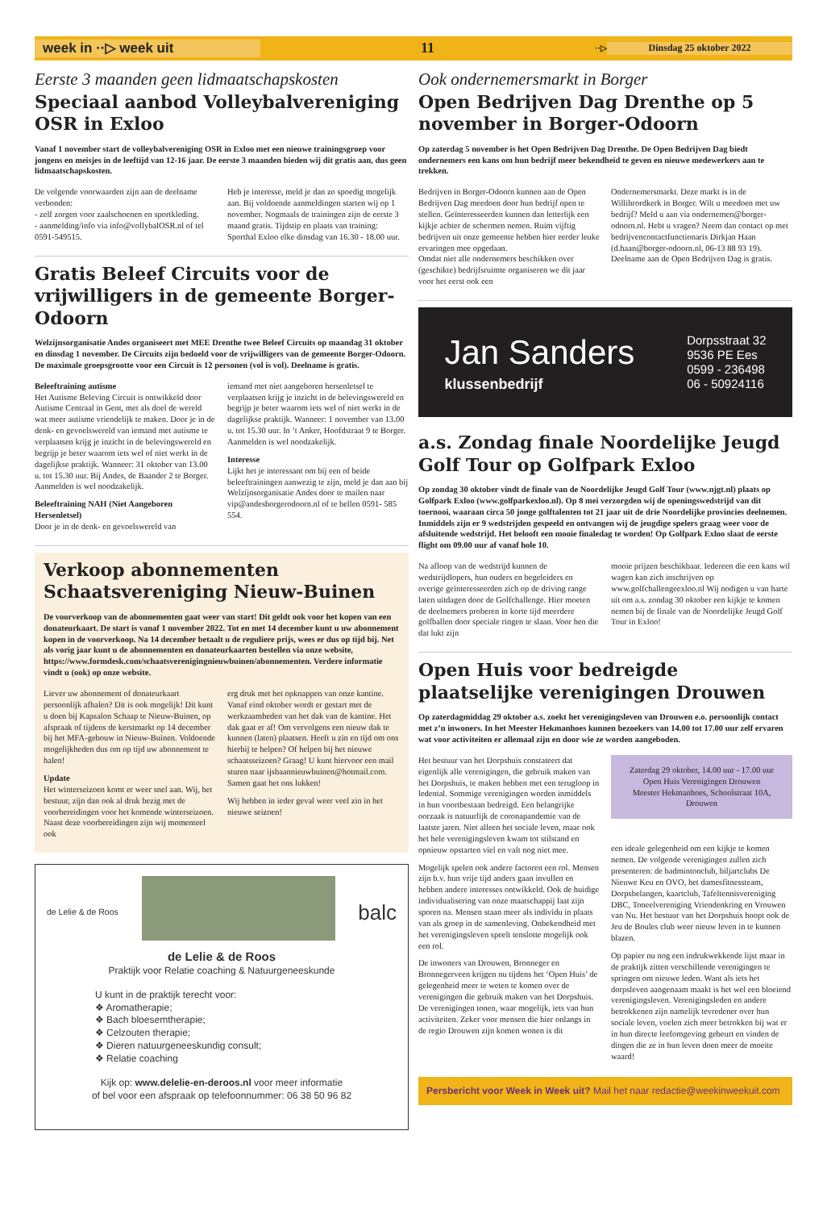week in ··▷ week uit 11
··▷ Dinsdag 25 oktober 2022
Eerste 3 maanden geen lidmaatschapskosten
Speciaal aanbod Volleybalvereniging OSR in Exloo
Vanaf 1 november start de volleybalvereniging OSR in Exloo met een nieuwe trainingsgroep voor jongens en meisjes in de leeftijd van 12-16 jaar. De eerste 3 maanden bieden wij dit gratis aan, dus geen lidmaatschapskosten.
De volgende voorwaarden zijn aan de deelname verbonden:
- zelf zorgen voor zaalschoenen en sportkleding.
- aanmelding/info via info@vollybalOSR.nl of tel 0591-549515.
Heb je interesse, meld je dan zo spoedig mogelijk aan. Bij voldoende aanmeldingen starten wij op 1 november. Nogmaals de trainingen zijn de eerste 3 maand gratis. Tijdstip en plaats van training: Sporthal Exloo elke dinsdag van 16.30 - 18.00 uur.
Gratis Beleef Circuits voor de vrijwilligers in de gemeente Borger-Odoorn
Welzijnsorganisatie Andes organiseert met MEE Drenthe twee Beleef Circuits op maandag 31 oktober en dinsdag 1 november. De Circuits zijn bedoeld voor de vrijwilligers van de gemeente Borger-Odoorn. De maximale groepsgrootte voor een Circuit is 12 personen (vol is vol). Deelname is gratis.
Beleeftraining autisme
Het Autisme Beleving Circuit is ontwikkeld door Autisme Centraal in Gent, met als doel de wereld wat meer autisme vriendelijk te maken. Door je in de denk- en gevoelswereld van iemand met autisme te verplaatsen krijg je inzicht in de belevingswereld en begrijp je beter waarom iets wel of niet werkt in de dagelijkse praktijk. Wanneer: 31 oktober van 13.00 u. tot 15.30 uur. Bij Andes, de Baander 2 te Borger. Aanmelden is wel noodzakelijk.
Beleeftraining NAH (Niet Aangeboren Hersenletsel)
Door je in de denk- en gevoelswereld van
iemand met niet aangeboren hersenletsel te verplaatsen krijg je inzicht in de belevingswereld en begrijp je beter waarom iets wel of niet werkt in de dagelijkse praktijk. Wanneer: 1 november van 13.00 u. tot 15.30 uur. In ’t Anker, Hoofdstraat 9 te Borger. Aanmelden is wel noodzakelijk.
Interesse
Lijkt het je interessant om bij een of beide beleeftrainingen aanwezig te zijn, meld je dan aan bij Welzijnsorganisatie Andes door te mailen naar vip@andesborgerodoorn.nl of te bellen 0591- 585 554.
Verkoop abonnementen Schaatsvereniging Nieuw-Buinen
De voorverkoop van de abonnementen gaat weer van start! Dit geldt ook voor het kopen van een donateurkaart. De start is vanaf 1 november 2022. Tot en met 14 december kunt u uw abonnement kopen in de voorverkoop. Na 14 december betaalt u de reguliere prijs, wees er dus op tijd bij. Net als vorig jaar kunt u de abonnementen en donateurkaarten bestellen via onze website, https://www.formdesk.com/schaatsverenigingnieuwbuinen/abonnementen. Verdere informatie vindt u (ook) op onze website.
Liever uw abonnement of donateurkaart persoonlijk afhalen? Dit is ook mogelijk! Dit kunt u doen bij Kapsalon Schaap te Nieuw-Buinen, op afspraak of tijdens de kerstmarkt op 14 december bij het MFA-gebouw in Nieuw-Buinen. Voldoende mogelijkheden dus om op tijd uw abonnement te halen!
Update
Het winterseizoen komt er weer snel aan. Wij, het bestuur, zijn dan ook al druk bezig met de voorbereidingen voor het komende winterseizoen. Naast deze voorbereidingen zijn wij momenteel ook
erg druk met het opknappen van onze kantine. Vanaf eind oktober wordt er gestart met de werkzaamheden van het dak van de kantine. Het dak gaat er af! Om vervolgens een nieuw dak te kunnen (laten) plaatsen. Heeft u zin en tijd om ons hierbij te helpen? Of helpen bij het nieuwe schaatsseizoen? Graag! U kunt hiervoor een mail sturen naar ijsbaannieuwbuinen@hotmail.com. Samen gaat het ons lukken!
Wij hebben in ieder geval weer veel zin in het nieuwe seizoen!
de Lelie & de Roos
balc
de Lelie & de Roos
Praktijk voor Relatie coaching & Natuurgeneeskunde
U kunt in de praktijk terecht voor:
❖ Aromatherapie;
❖ Bach bloesemtherapie;
❖ Celzouten therapie;
❖ Dieren natuurgeneeskundig consult;
❖ Relatie coaching
Kijk op: www.delelie-en-deroos.nl voor meer informatie
of bel voor een afspraak op telefoonnummer: 06 38 50 96 82
Ook ondernemersmarkt in Borger
Open Bedrijven Dag Drenthe op 5 november in Borger-Odoorn
Op zaterdag 5 november is het Open Bedrijven Dag Drenthe. De Open Bedrijven Dag biedt ondernemers een kans om hun bedrijf meer bekendheid te geven en nieuwe medewerkers aan te trekken.
Bedrijven in Borger-Odoorn kunnen aan de Open Bedrijven Dag meedoen door hun bedrijf open te stellen. Geïnteresseerden kunnen dan letterlijk een kijkje achter de schermen nemen. Ruim vijftig bedrijven uit onze gemeente hebben hier eerder leuke ervaringen mee opgedaan.
Omdat niet alle ondernemers beschikken over (geschikte) bedrijfsruimte organiseren we dit jaar voor het eerst ook een
Ondernemersmarkt. Deze markt is in de Willibrordkerk in Borger. Wilt u meedoen met uw bedrijf? Meld u aan via ondernemen@borger-odoorn.nl. Hebt u vragen? Neem dan contact op met bedrijvencontactfunctionaris Dirkjan Haan (d.haan@borger-odoorn.nl, 06-13 88 93 19). Deelname aan de Open Bedrijven Dag is gratis.
Jan Sanders
klussenbedrijf
Dorpsstraat 32
9536 PE Ees
0599 - 236498
06 - 50924116
a.s. Zondag finale Noordelijke Jeugd Golf Tour op Golfpark Exloo
Op zondag 30 oktober vindt de finale van de Noordelijke Jeugd Golf Tour (www.njgt.nl) plaats op Golfpark Exloo (www.golfparkexloo.nl). Op 8 mei verzorgden wij de openingswedstrijd van dit toernooi, waaraan circa 50 jonge golftalenten tot 21 jaar uit de drie Noordelijke provincies deelnemen. Inmiddels zijn er 9 wedstrijden gespeeld en ontvangen wij de jeugdige spelers graag weer voor de afsluitende wedstrijd. Het belooft een mooie finaledag te worden! Op Golfpark Exloo slaat de eerste flight om 09.00 uur af vanaf hole 10.
Na afloop van de wedstrijd kunnen de wedstrijdlopers, hun ouders en begeleiders en overige geïnteresseerden zich op de driving range laten uitdagen door de Golfchallenge. Hier moeten de deelnemers proberen in korte tijd meerdere golfballen door speciale ringen te slaan. Voor hen die dat lukt zijn
mooie prijzen beschikbaar. Iedereen die een kans wil wagen kan zich inschrijven op www.golfchallengeexloo.nl Wij nodigen u van harte uit om a.s. zondag 30 oktober een kijkje te komen nemen bij de finale van de Noordelijke Jeugd Golf Tour in Exloo!
Open Huis voor bedreigde plaatselijke verenigingen Drouwen
Op zaterdagmiddag 29 oktober a.s. zoekt het verenigingsleven van Drouwen e.o. persoonlijk contact met z’n inwoners. In het Meester Hekmanhoes kunnen bezoekers van 14.00 tot 17.00 uur zelf ervaren wat voor activiteiten er allemaal zijn en door wie ze worden aangeboden.
Het bestuur van het Dorpshuis constateert dat eigenlijk alle verenigingen, die gebruik maken van het Dorpshuis, te maken hebben met een terugloop in ledental. Sommige verenigingen worden inmiddels in hun voortbestaan bedreigd. Een belangrijke oorzaak is natuurlijk de coronapandemie van de laatste jaren. Niet alleen het sociale leven, maar ook het hele verenigingsleven kwam tot stilstand en opnieuw opstarten viel en valt nog niet mee.
Mogelijk spelen ook andere factoren een rol. Mensen zijn b.v. hun vrije tijd anders gaan invullen en hebben andere interesses ontwikkeld. Ook de huidige individualisering van onze maatschappij laat zijn sporen na. Mensen staan meer als individu in plaats van als groep in de samenleving. Onbekendheid met het verenigingsleven speelt tenslotte mogelijk ook een rol.
De inwoners van Drouwen, Bronneger en Bronnegerveen krijgen nu tijdens het ‘Open Huis’ de gelegenheid meer te weten te komen over de verenigingen die gebruik maken van het Dorpshuis. De verenigingen tonen, waar mogelijk, iets van hun activiteiten. Zeker voor mensen die hier onlangs in de regio Drouwen zijn komen wonen is dit
Zaterdag 29 oktober, 14.00 uur - 17.00 uur
Open Huis Verenigingen Drouwen
Meester Hekmanhoes, Schoolstraat 10A, Drouwen
een ideale gelegenheid om een kijkje te komen nemen. De volgende verenigingen zullen zich presenteren: de badmintonclub, biljartclubs De Nieuwe Keu en OVO, het damesfitnessteam, Dorpsbelangen, kaartclub, Tafeltennisvereniging DBC, Toneelvereniging Vriendenkring en Vrouwen van Nu. Het bestuur van het Dorpshuis hoopt ook de Jeu de Boules club weer nieuw leven in te kunnen blazen.
Op papier nu nog een indrukwekkende lijst maar in de praktijk zitten verschillende verenigingen te springen om nieuwe leden. Want als iets het dorpsleven aangenaam maakt is het wel een bloeiend verenigingsleven. Verenigingsleden en andere betrokkenen zijn namelijk tevredener over hun sociale leven, voelen zich meer betrokken bij wat er in hun directe leefomgeving gebeurt en vinden de dingen die ze in hun leven doen meer de moeite waard!
Persbericht voor Week in Week uit? Mail het naar redactie@weekinweekuit.com